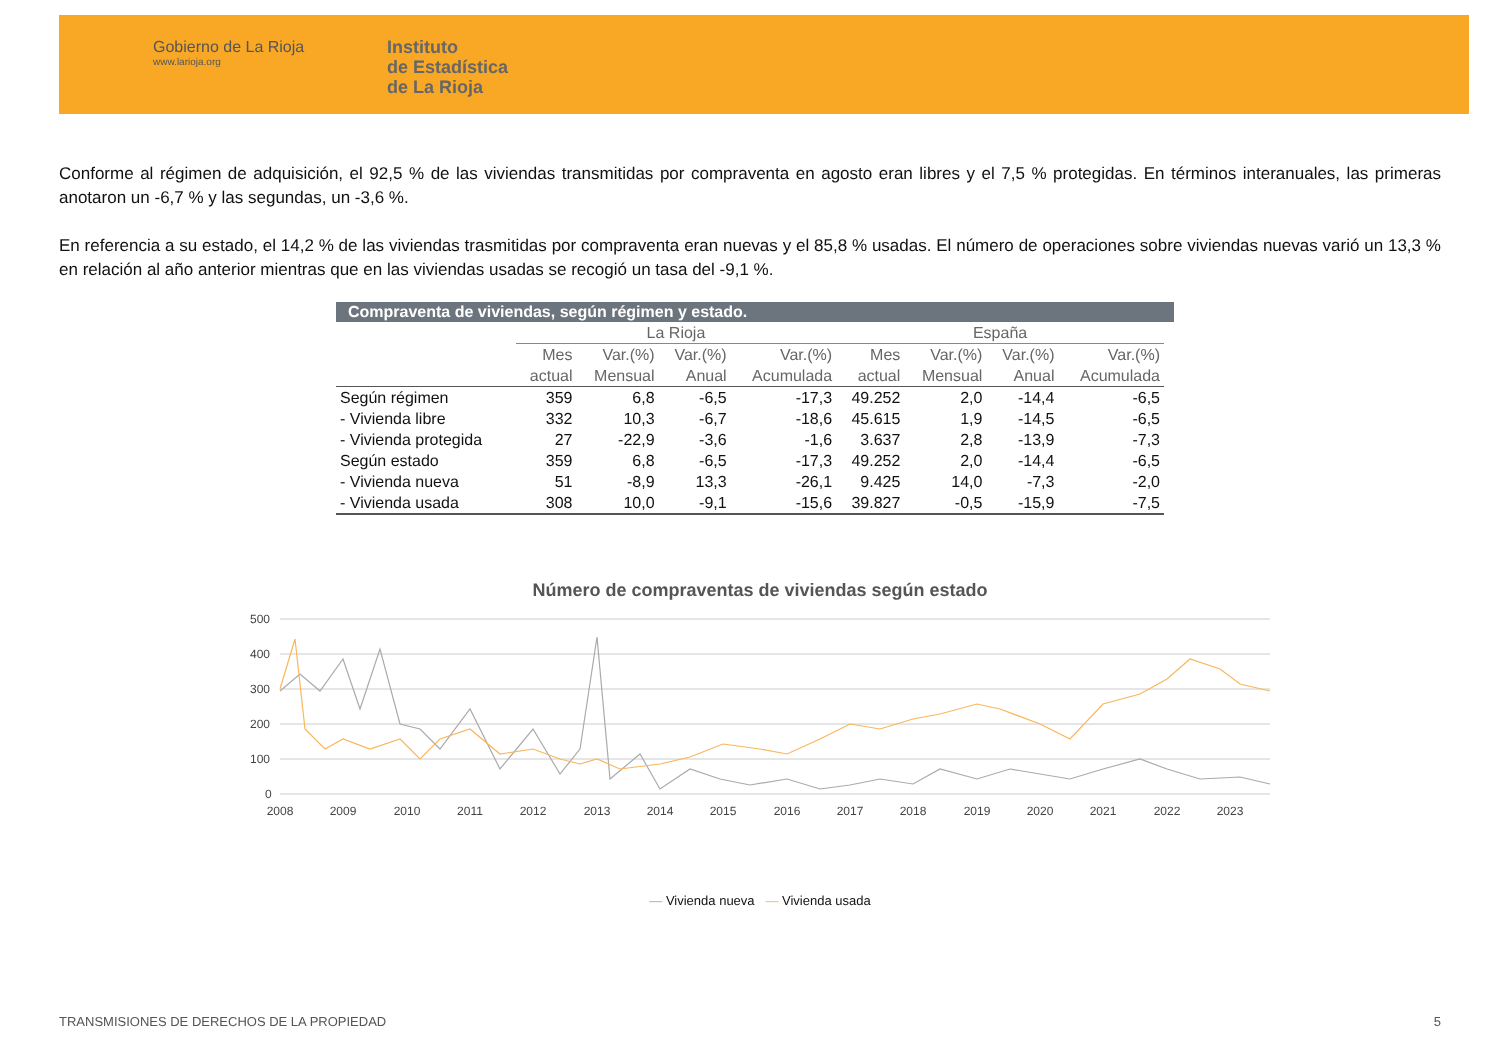Gobierno de La Rioja
www.larioja.org
Instituto
de Estadística
de La Rioja
Conforme al régimen de adquisición, el 92,5 % de las viviendas transmitidas por compraventa en agosto eran libres y el 7,5 % protegidas. En términos interanuales, las primeras anotaron un -6,7 % y las segundas, un -3,6 %.
En referencia a su estado, el 14,2 % de las viviendas trasmitidas por compraventa eran nuevas y el 85,8 % usadas. El número de operaciones sobre viviendas nuevas varió un 13,3 % en relación al año anterior mientras que en las viviendas usadas se recogió un tasa del -9,1 %.
Compraventa de viviendas, según régimen y estado.
| | La Rioja | | | | España | | | |
| --- | --- | --- | --- | --- | --- | --- | --- | --- |
| | Mes actual | Var.(%) Mensual | Var.(%) Anual | Var.(%) Acumulada | Mes actual | Var.(%) Mensual | Var.(%) Anual | Var.(%) Acumulada |
| Según régimen | 359 | 6,8 | -6,5 | -17,3 | 49.252 | 2,0 | -14,4 | -6,5 |
| - Vivienda libre | 332 | 10,3 | -6,7 | -18,6 | 45.615 | 1,9 | -14,5 | -6,5 |
| - Vivienda protegida | 27 | -22,9 | -3,6 | -1,6 | 3.637 | 2,8 | -13,9 | -7,3 |
| Según estado | 359 | 6,8 | -6,5 | -17,3 | 49.252 | 2,0 | -14,4 | -6,5 |
| - Vivienda nueva | 51 | -8,9 | 13,3 | -26,1 | 9.425 | 14,0 | -7,3 | -2,0 |
| - Vivienda usada | 308 | 10,0 | -9,1 | -15,6 | 39.827 | -0,5 | -15,9 | -7,5 |
Número de compraventas de viviendas según estado
500
400
300
200
100
0
2008
2009
2010
2011
2012
2013
2014
2015
2016
2017
2018
2019
2020
2021
2022
2023
— Vivienda nueva — Vivienda usada
TRANSMISIONES DE DERECHOS DE LA PROPIEDAD 5